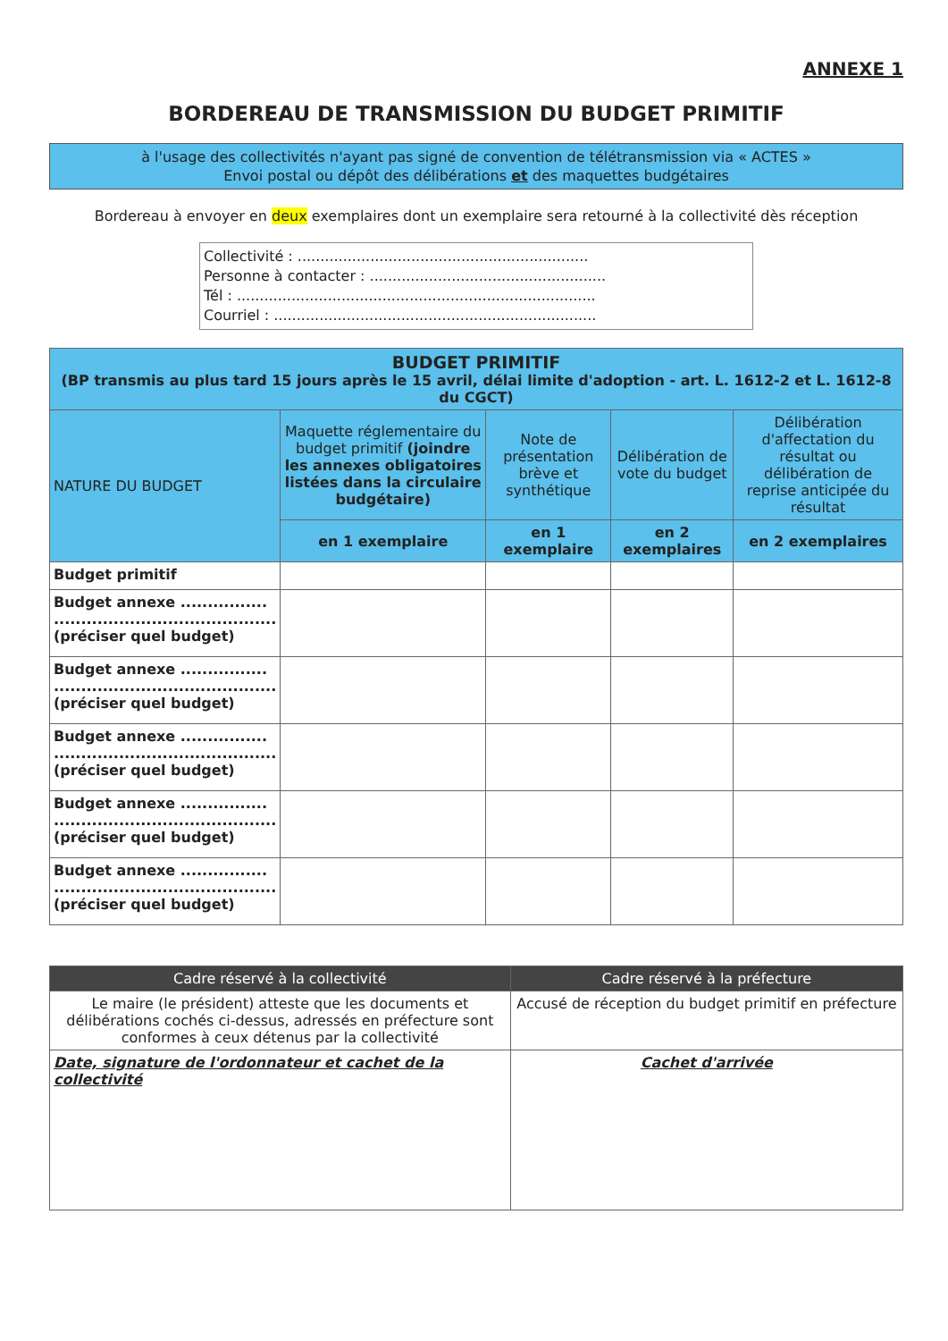ANNEXE 1
BORDEREAU DE TRANSMISSION DU BUDGET PRIMITIF
à l'usage des collectivités n'ayant pas signé de convention de télétransmission via « ACTES »
Envoi postal ou dépôt des délibérations et des maquettes budgétaires
Bordereau à envoyer en deux exemplaires dont un exemplaire sera retourné à la collectivité dès réception
Collectivité : ................................................................
Personne à contacter : ....................................................
Tél : ...............................................................................
Courriel : .......................................................................
| BUDGET PRIMITIF (BP transmis au plus tard 15 jours après le 15 avril, délai limite d'adoption - art. L. 1612-2 et L. 1612-8 du CGCT) | | | | |
| --- | --- | --- | --- | --- |
| NATURE DU BUDGET | Maquette réglementaire du budget primitif (joindre les annexes obligatoires listées dans la circulaire budgétaire) | Note de présentation brève et synthétique | Délibération de vote du budget | Délibération d'affectation du résultat ou délibération de reprise anticipée du résultat |
| | en 1 exemplaire | en 1 exemplaire | en 2 exemplaires | en 2 exemplaires |
| Budget primitif | | | | |
| Budget annexe ................ ......................................... (préciser quel budget) | | | | |
| Budget annexe ................ ......................................... (préciser quel budget) | | | | |
| Budget annexe ................ ......................................... (préciser quel budget) | | | | |
| Budget annexe ................ ......................................... (préciser quel budget) | | | | |
| Budget annexe ................ ......................................... (préciser quel budget) | | | | |
| Cadre réservé à la collectivité | Cadre réservé à la préfecture |
| --- | --- |
| Le maire (le président) atteste que les documents et délibérations cochés ci-dessus, adressés en préfecture sont conformes à ceux détenus par la collectivité | Accusé de réception du budget primitif en préfecture |
| Date, signature de l'ordonnateur et cachet de la collectivité | Cachet d'arrivée |